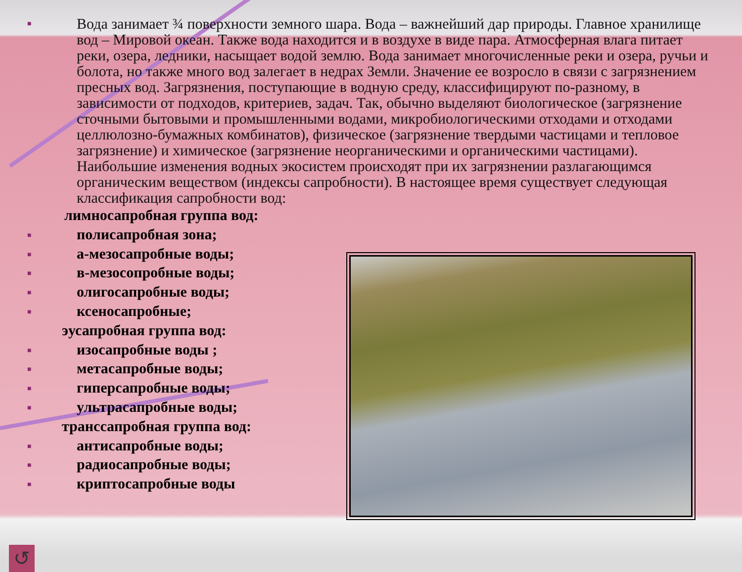■ Вода занимает ¾ поверхности земного шара. Вода – важнейший дар природы. Главное хранилище вод – Мировой океан. Также вода находится и в воздухе в виде пара. Атмосферная влага питает реки, озера, ледники, насыщает водой землю. Вода занимает многочисленные реки и озера, ручьи и болота, но также много вод залегает в недрах Земли. Значение ее возросло в связи с загрязнением пресных вод. Загрязнения, поступающие в водную среду, классифицируют по-разному, в зависимости от подходов, критериев, задач. Так, обычно выделяют биологическое (загрязнение сточными бытовыми и промышленными водами, микробиологическими отходами и отходами целлюлозно-бумажных комбинатов), физическое (загрязнение твердыми частицами и тепловое загрязнение) и химическое (загрязнение неорганическими и органическими частицами). Наибольшие изменения водных экосистем происходят при их загрязнении разлагающимся органическим веществом (индексы сапробности). В настоящее время существует следующая классификация сапробности вод:
лимносапробная группа вод:
■ полисапробная зона;
■ а-мезосапробные воды;
■ в-мезосопробные воды;
■ олигосапробные воды;
■ ксеносапробные;
эусапробная группа вод:
■ изосапробные воды ;
■ метасапробные воды;
■ гиперсапробные воды;
■ ультрасапробные воды;
транссапробная группа вод:
■ антисапробные воды;
■ радиосапробные воды;
■ криптосапробные воды
↺